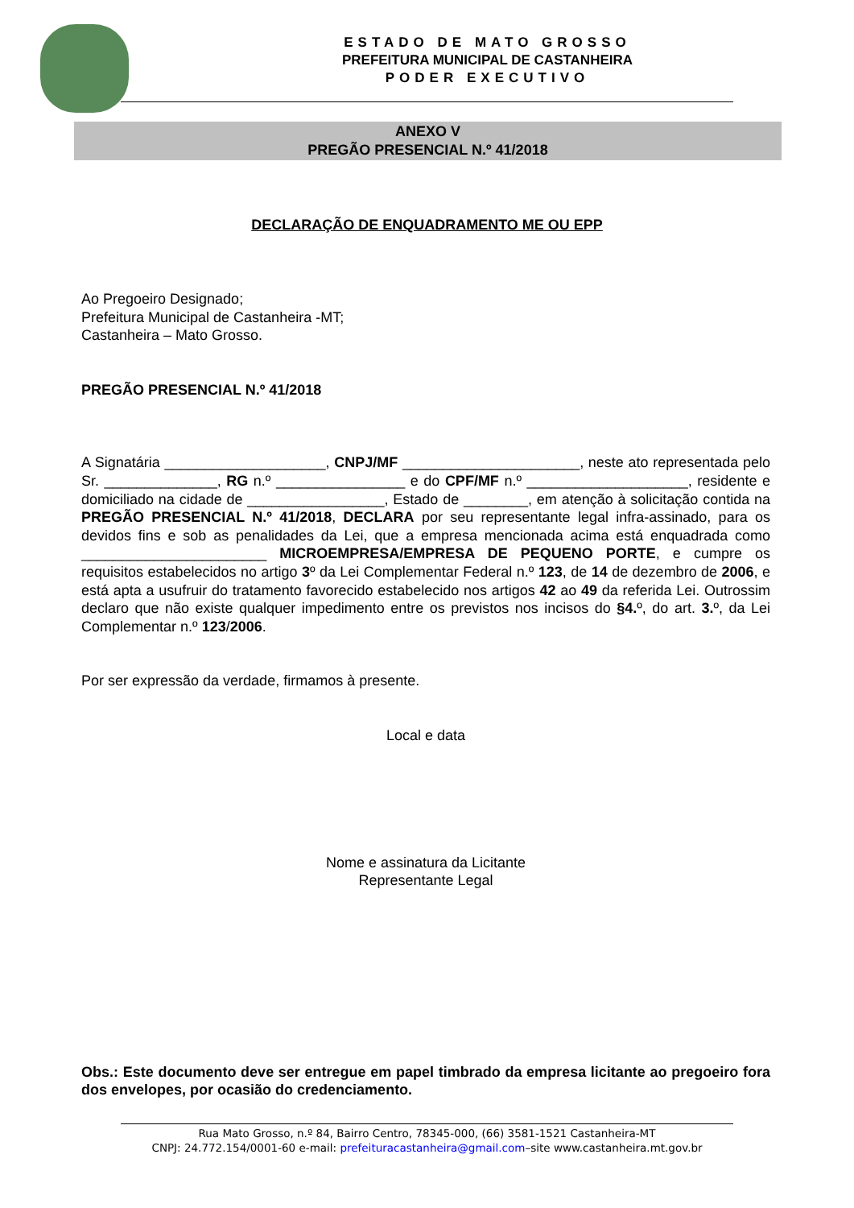ESTADO DE MATO GROSSO
PREFEITURA MUNICIPAL DE CASTANHEIRA
PODER EXECUTIVO
ANEXO V
PREGÃO PRESENCIAL N.º 41/2018
DECLARAÇÃO DE ENQUADRAMENTO ME OU EPP
Ao Pregoeiro Designado;
Prefeitura Municipal de Castanheira -MT;
Castanheira – Mato Grosso.
PREGÃO PRESENCIAL N.º 41/2018
A Signatária ____________________, CNPJ/MF ______________________, neste ato representada pelo Sr. ______________, RG n.º ________________ e do CPF/MF n.º ____________________, residente e domiciliado na cidade de _________________, Estado de ________, em atenção à solicitação contida na PREGÃO PRESENCIAL N.º 41/2018, DECLARA por seu representante legal infra-assinado, para os devidos fins e sob as penalidades da Lei, que a empresa mencionada acima está enquadrada como _______________________ MICROEMPRESA/EMPRESA DE PEQUENO PORTE, e cumpre os requisitos estabelecidos no artigo 3º da Lei Complementar Federal n.º 123, de 14 de dezembro de 2006, e está apta a usufruir do tratamento favorecido estabelecido nos artigos 42 ao 49 da referida Lei. Outrossim declaro que não existe qualquer impedimento entre os previstos nos incisos do §4. º, do art. 3. º, da Lei Complementar n.º 123/2006.
Por ser expressão da verdade, firmamos à presente.
Local e data
Nome e assinatura da Licitante
Representante Legal
Obs.: Este documento deve ser entregue em papel timbrado da empresa licitante ao pregoeiro fora dos envelopes, por ocasião do credenciamento.
Rua Mato Grosso, n.º 84, Bairro Centro, 78345-000, (66) 3581-1521 Castanheira-MT
CNPJ: 24.772.154/0001-60 e-mail: prefeituracastanheira@gmail.com–site www.castanheira.mt.gov.br